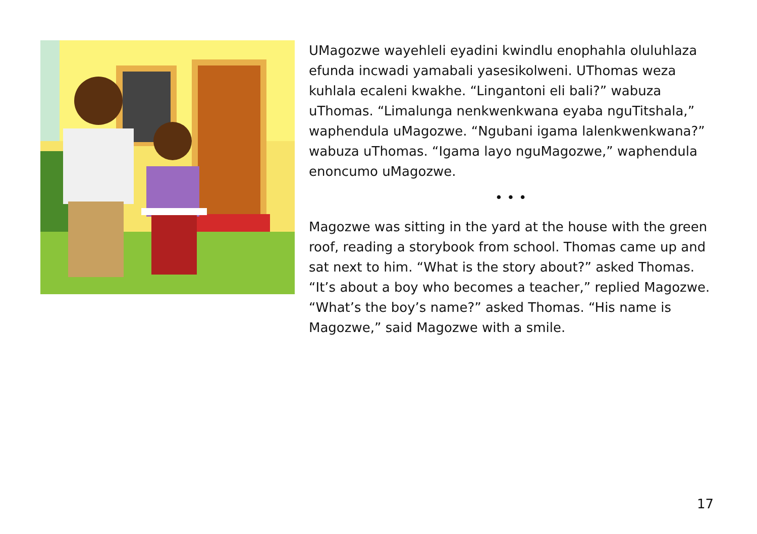UMagozwe wayehleli eyadini kwindlu enophahla oluluhlaza efunda incwadi yamabali yasesikolweni. UThomas weza kuhlala ecaleni kwakhe. “Lingantoni eli bali?” wabuza uThomas. “Limalunga nenkwenkwana eyaba nguTitshala,” waphendula uMagozwe. “Ngubani igama lalenkwenkwana?” wabuza uThomas. “Igama layo nguMagozwe,” waphendula enoncumo uMagozwe.
• • •
Magozwe was sitting in the yard at the house with the green roof, reading a storybook from school. Thomas came up and sat next to him. “What is the story about?” asked Thomas. “It’s about a boy who becomes a teacher,” replied Magozwe. “What’s the boy’s name?” asked Thomas. “His name is Magozwe,” said Magozwe with a smile.
17